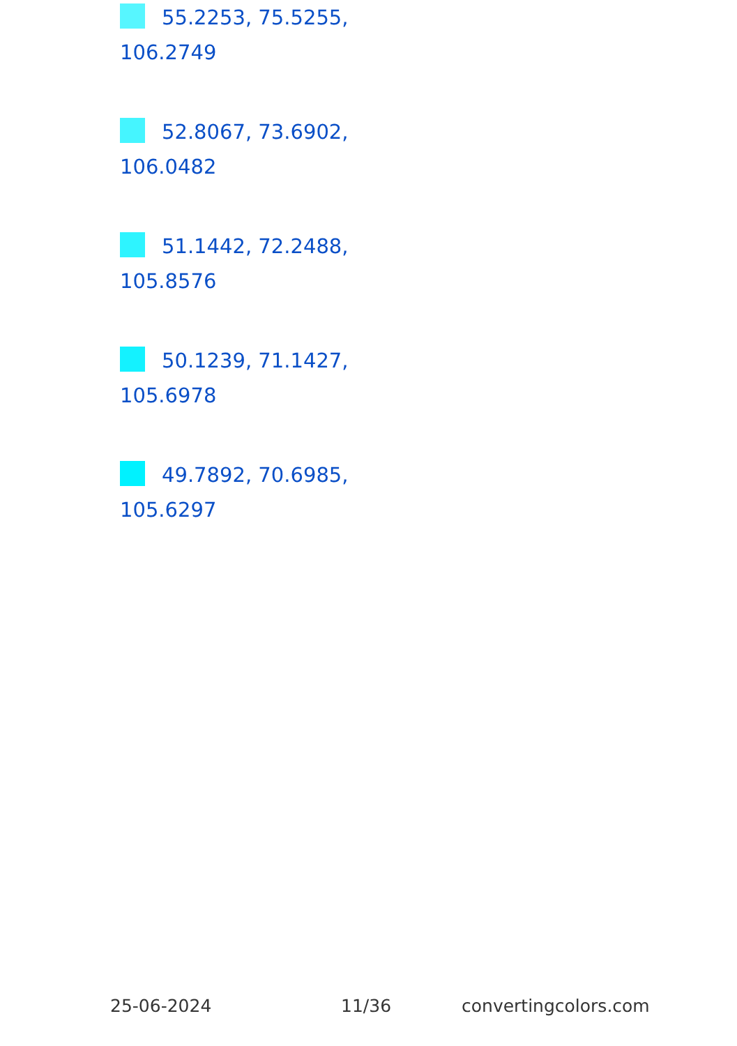55.2253, 75.5255, 106.2749
52.8067, 73.6902, 106.0482
51.1442, 72.2488, 105.8576
50.1239, 71.1427, 105.6978
49.7892, 70.6985, 105.6297
25-06-2024 11/36 convertingcolors.com